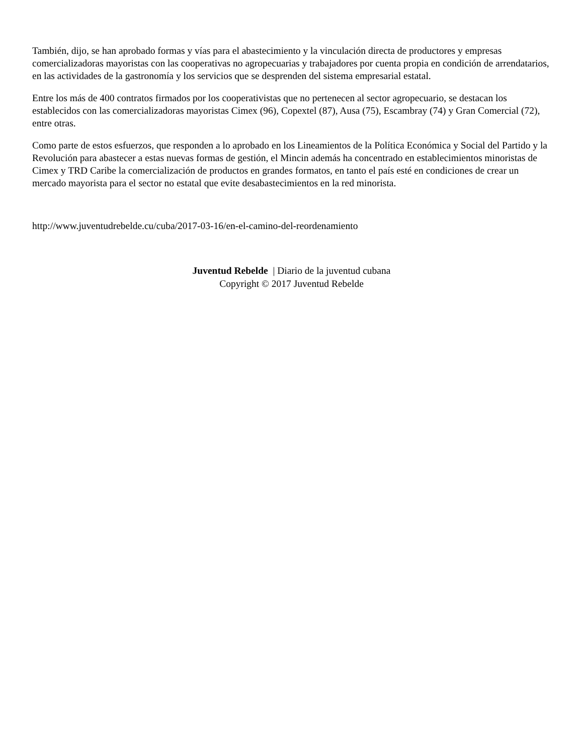También, dijo, se han aprobado formas y vías para el abastecimiento y la vinculación directa de productores y empresas comercializadoras mayoristas con las cooperativas no agropecuarias y trabajadores por cuenta propia en condición de arrendatarios, en las actividades de la gastronomía y los servicios que se desprenden del sistema empresarial estatal.
Entre los más de 400 contratos firmados por los cooperativistas que no pertenecen al sector agropecuario, se destacan los establecidos con las comercializadoras mayoristas Cimex (96), Copextel (87), Ausa (75), Escambray (74) y Gran Comercial (72), entre otras.
Como parte de estos esfuerzos, que responden a lo aprobado en los Lineamientos de la Política Económica y Social del Partido y la Revolución para abastecer a estas nuevas formas de gestión, el Mincin además ha concentrado en establecimientos minoristas de Cimex y TRD Caribe la comercialización de productos en grandes formatos, en tanto el país esté en condiciones de crear un mercado mayorista para el sector no estatal que evite desabastecimientos en la red minorista.
http://www.juventudrebelde.cu/cuba/2017-03-16/en-el-camino-del-reordenamiento
Juventud Rebelde | Diario de la juventud cubana
Copyright © 2017 Juventud Rebelde